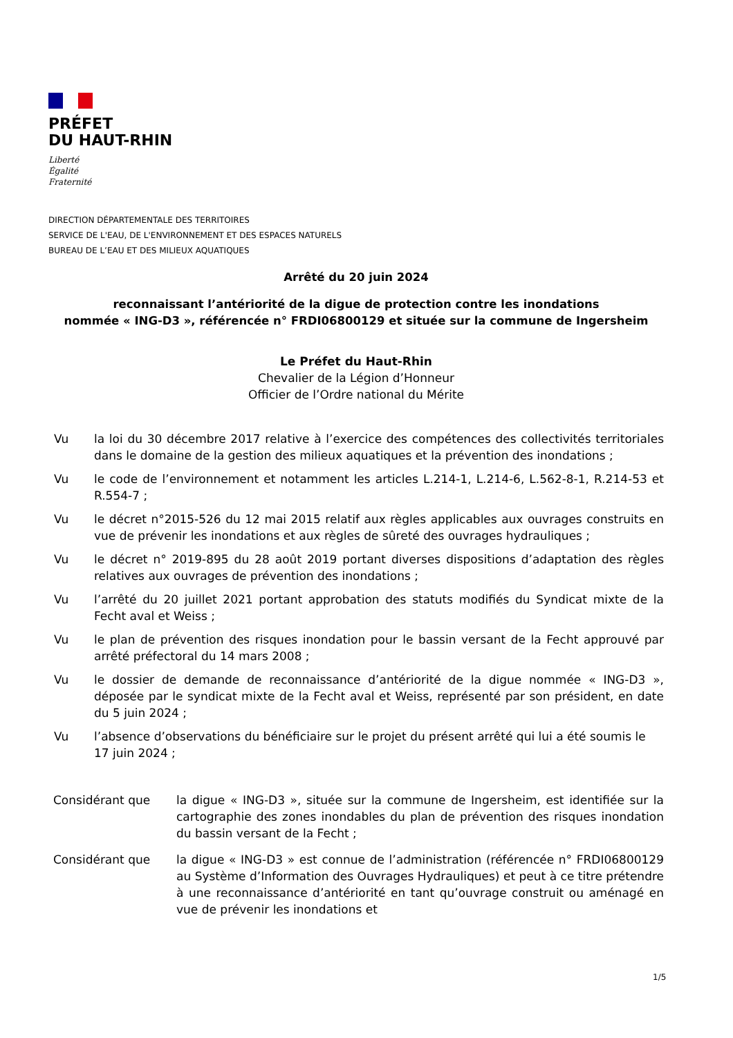PRÉFET
DU HAUT-RHIN
Liberté
Égalité
Fraternité
DIRECTION DÉPARTEMENTALE DES TERRITOIRES
SERVICE DE L'EAU, DE L'ENVIRONNEMENT ET DES ESPACES NATURELS
BUREAU DE L’EAU ET DES MILIEUX AQUATIQUES
Arrêté du 20 juin 2024
reconnaissant l’antériorité de la digue de protection contre les inondations
nommée « ING-D3 », référencée n° FRDI06800129 et située sur la commune de Ingersheim
Le Préfet du Haut-Rhin
Chevalier de la Légion d’Honneur
Officier de l’Ordre national du Mérite
Vu la loi du 30 décembre 2017 relative à l’exercice des compétences des collectivités territoriales dans le domaine de la gestion des milieux aquatiques et la prévention des inondations ;
Vu le code de l’environnement et notamment les articles L.214-1, L.214-6, L.562-8-1, R.214-53 et R.554-7 ;
Vu le décret n°2015-526 du 12 mai 2015 relatif aux règles applicables aux ouvrages construits en vue de prévenir les inondations et aux règles de sûreté des ouvrages hydrauliques ;
Vu le décret n° 2019-895 du 28 août 2019 portant diverses dispositions d’adaptation des règles relatives aux ouvrages de prévention des inondations ;
Vu l’arrêté du 20 juillet 2021 portant approbation des statuts modifiés du Syndicat mixte de la Fecht aval et Weiss ;
Vu le plan de prévention des risques inondation pour le bassin versant de la Fecht approuvé par arrêté préfectoral du 14 mars 2008 ;
Vu le dossier de demande de reconnaissance d’antériorité de la digue nommée « ING-D3 », déposée par le syndicat mixte de la Fecht aval et Weiss, représenté par son président, en date du 5 juin 2024 ;
Vu l’absence d’observations du bénéficiaire sur le projet du présent arrêté qui lui a été soumis le 17 juin 2024 ;
Considérant que la digue « ING-D3 », située sur la commune de Ingersheim, est identifiée sur la cartographie des zones inondables du plan de prévention des risques inondation du bassin versant de la Fecht ;
Considérant que la digue « ING-D3 » est connue de l’administration (référencée n° FRDI06800129 au Système d’Information des Ouvrages Hydrauliques) et peut à ce titre prétendre à une reconnaissance d’antériorité en tant qu’ouvrage construit ou aménagé en vue de prévenir les inondations et
1/5